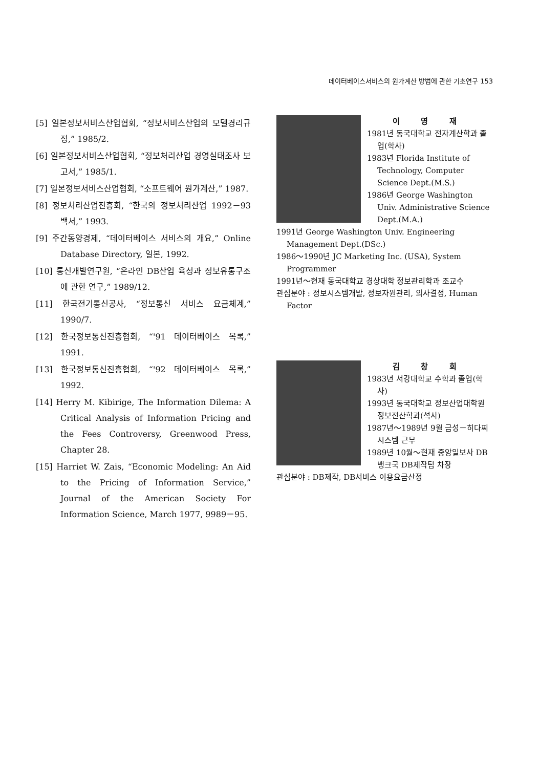데이터베이스서비스의 원가계산 방법에 관한 기초연구 153
[5] 일본정보서비스산업협회, “정보서비스산업의 모델경리규정,” 1985/2.
[6] 일본정보서비스산업협회, “정보처리산업 경영실태조사 보고서,” 1985/1.
[7] 일본정보서비스산업협회, “소프트웨어 원가계산,” 1987.
[8] 정보처리산업진흥회, “한국의 정보처리산업 1992－93 백서,” 1993.
[9] 주간동양경제, “데이터베이스 서비스의 개요,” Online Database Directory, 일본, 1992.
[10] 통신개발연구원, “온라인 DB산업 육성과 정보유통구조에 관한 연구,” 1989/12.
[11] 한국전기통신공사, “정보통신 서비스 요금체계,” 1990/7.
[12] 한국정보통신진흥협회, “'91 데이터베이스 목록,” 1991.
[13] 한국정보통신진흥협회, “'92 데이터베이스 목록,” 1992.
[14] Herry M. Kibirige, The Information Dilema: A Critical Analysis of Information Pricing and the Fees Controversy, Greenwood Press, Chapter 28.
[15] Harriet W. Zais, “Economic Modeling: An Aid to the Pricing of Information Service,” Journal of the American Society For Information Science, March 1977, 9989－95.
이 영 재
1981년 동국대학교 전자계산학과 졸업(학사)
1983년 Florida Institute of Technology, Computer Science Dept.(M.S.)
1986년 George Washington Univ. Administrative Science Dept.(M.A.)
1991년 George Washington Univ. Engineering Management Dept.(DSc.)
1986～1990년 JC Marketing Inc. (USA), System Programmer
1991년～현재 동국대학교 경상대학 정보관리학과 조교수
관심분야 : 정보시스템개발, 정보자원관리, 의사결정, Human Factor
김 창 희
1983년 서강대학교 수학과 졸업(학사)
1993년 동국대학교 정보산업대학원 정보전산학과(석사)
1987년～1989년 9월 금성－히다찌시스템 근무
1989년 10월～현재 중앙일보사 DB뱅크국 DB제작팀 차장
관심분야 : DB제작, DB서비스 이용요금산정